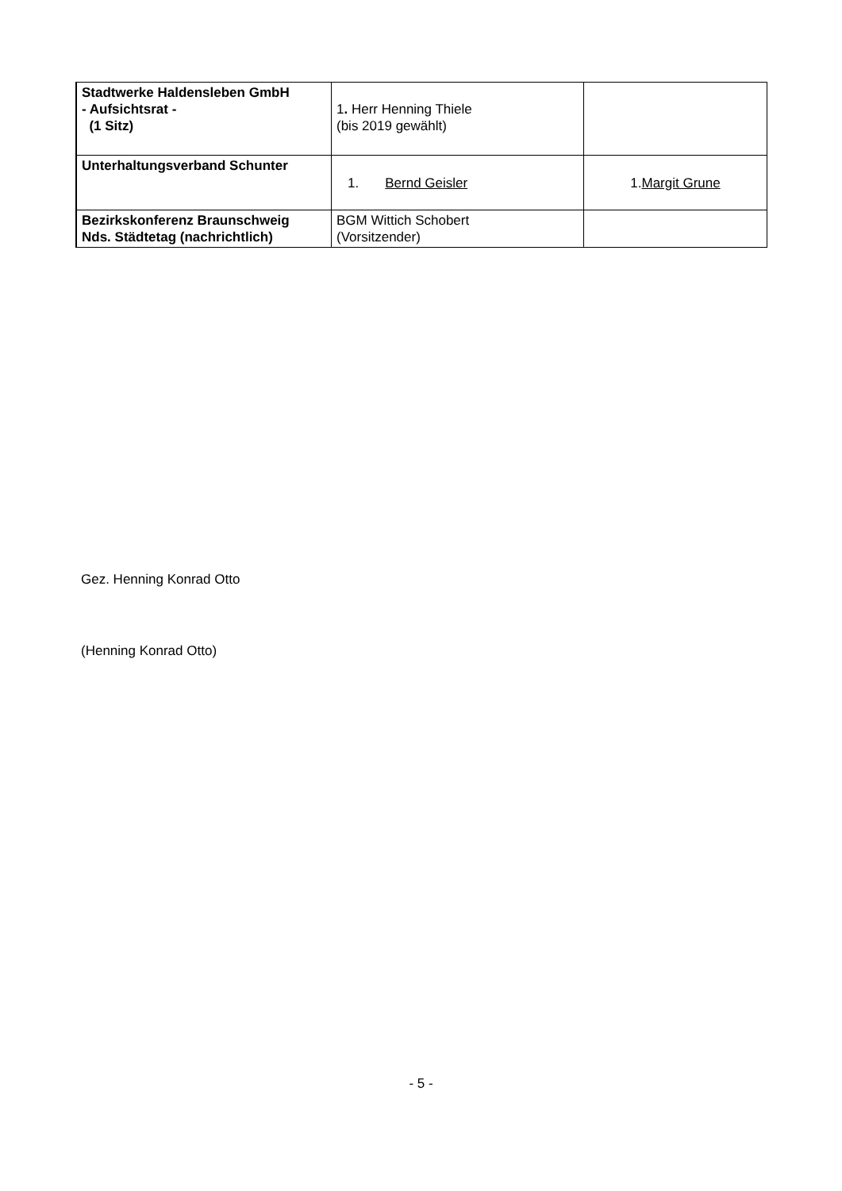| Stadtwerke Haldensleben GmbH - Aufsichtsrat - (1 Sitz) | 1 . Herr Henning Thiele (bis 2019 gewählt) | |
| Unterhaltungsverband Schunter | 1. Bernd Geisler | 1. Margit Grune |
| Bezirkskonferenz Braunschweig Nds. Städtetag (nachrichtlich) | BGM Wittich Schobert (Vorsitzender) | |
Gez. Henning Konrad Otto
(Henning Konrad Otto)
- 5 -